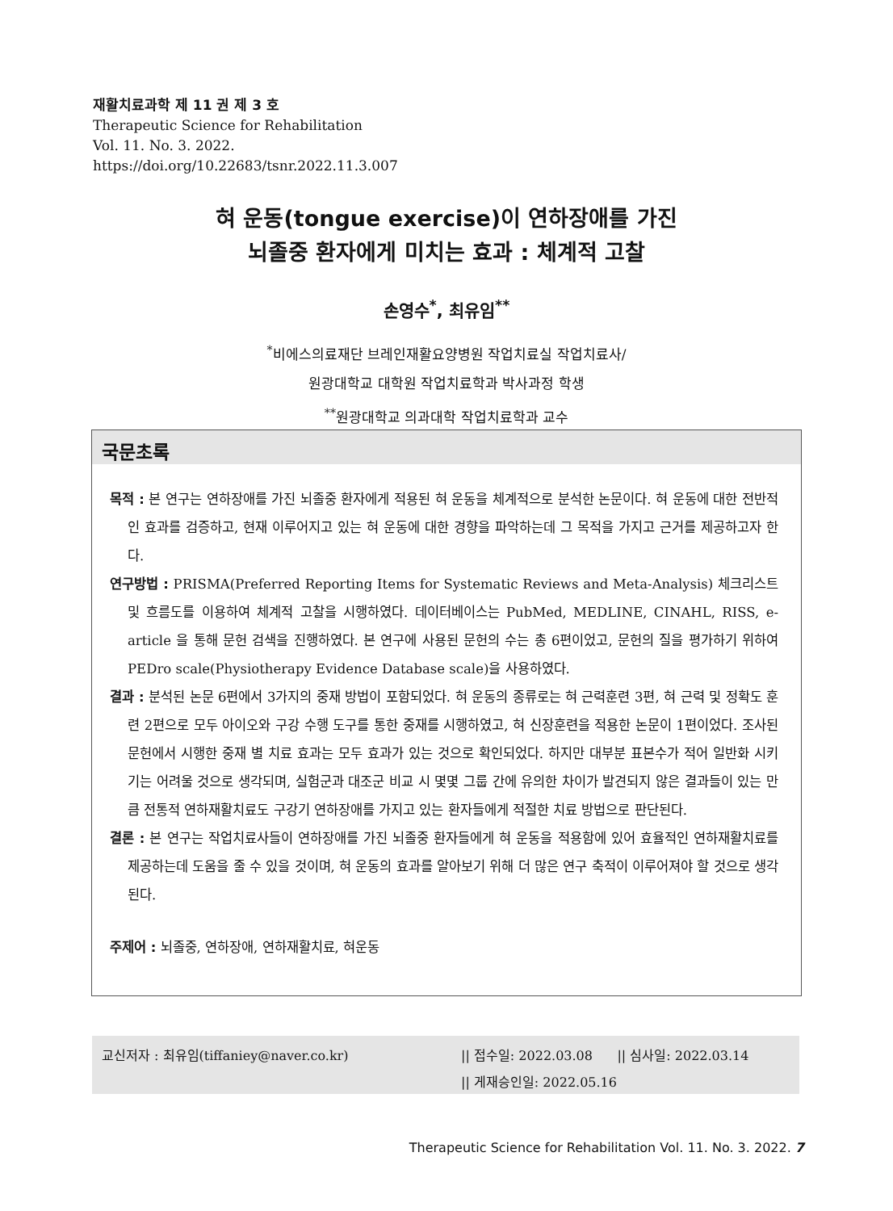재활치료과학 제 11 권 제 3 호
Therapeutic Science for Rehabilitation
Vol. 11. No. 3. 2022.
https://doi.org/10.22683/tsnr.2022.11.3.007
혀 운동(tongue exercise)이 연하장애를 가진
뇌졸중 환자에게 미치는 효과 : 체계적 고찰
손영수<sup>*</sup>, 최유임<sup>**</sup>
<sup>*</sup> 비에스의료재단 브레인재활요양병원 작업치료실 작업치료사/
원광대학교 대학원 작업치료학과 박사과정 학생
<sup>**</sup> 원광대학교 의과대학 작업치료학과 교수
국문초록
목적 : 본 연구는 연하장애를 가진 뇌졸중 환자에게 적용된 혀 운동을 체계적으로 분석한 논문이다. 혀 운동에 대한 전반적인 효과를 검증하고, 현재 이루어지고 있는 혀 운동에 대한 경향을 파악하는데 그 목적을 가지고 근거를 제공하고자 한다.
연구방법 : PRISMA(Preferred Reporting Items for Systematic Reviews and Meta-Analysis) 체크리스트 및 흐름도를 이용하여 체계적 고찰을 시행하였다. 데이터베이스는 PubMed, MEDLINE, CINAHL, RISS, e-article 을 통해 문헌 검색을 진행하였다. 본 연구에 사용된 문헌의 수는 총 6편이었고, 문헌의 질을 평가하기 위하여 PEDro scale(Physiotherapy Evidence Database scale)을 사용하였다.
결과 : 분석된 논문 6편에서 3가지의 중재 방법이 포함되었다. 혀 운동의 종류로는 혀 근력훈련 3편, 혀 근력 및 정확도 훈련 2편으로 모두 아이오와 구강 수행 도구를 통한 중재를 시행하였고, 혀 신장훈련을 적용한 논문이 1편이었다. 조사된 문헌에서 시행한 중재 별 치료 효과는 모두 효과가 있는 것으로 확인되었다. 하지만 대부분 표본수가 적어 일반화 시키기는 어려울 것으로 생각되며, 실험군과 대조군 비교 시 몇몇 그룹 간에 유의한 차이가 발견되지 않은 결과들이 있는 만큼 전통적 연하재활치료도 구강기 연하장애를 가지고 있는 환자들에게 적절한 치료 방법으로 판단된다.
결론 : 본 연구는 작업치료사들이 연하장애를 가진 뇌졸중 환자들에게 혀 운동을 적용함에 있어 효율적인 연하재활치료를 제공하는데 도움을 줄 수 있을 것이며, 혀 운동의 효과를 알아보기 위해 더 많은 연구 축적이 이루어져야 할 것으로 생각된다.
주제어 : 뇌졸중, 연하장애, 연하재활치료, 혀운동
교신저자 : 최유임(tiffaniey@naver.co.kr) || 접수일: 2022.03.08 || 심사일: 2022.03.14
|| 게재승인일: 2022.05.16
Therapeutic Science for Rehabilitation Vol. 11. No. 3. 2022. 7